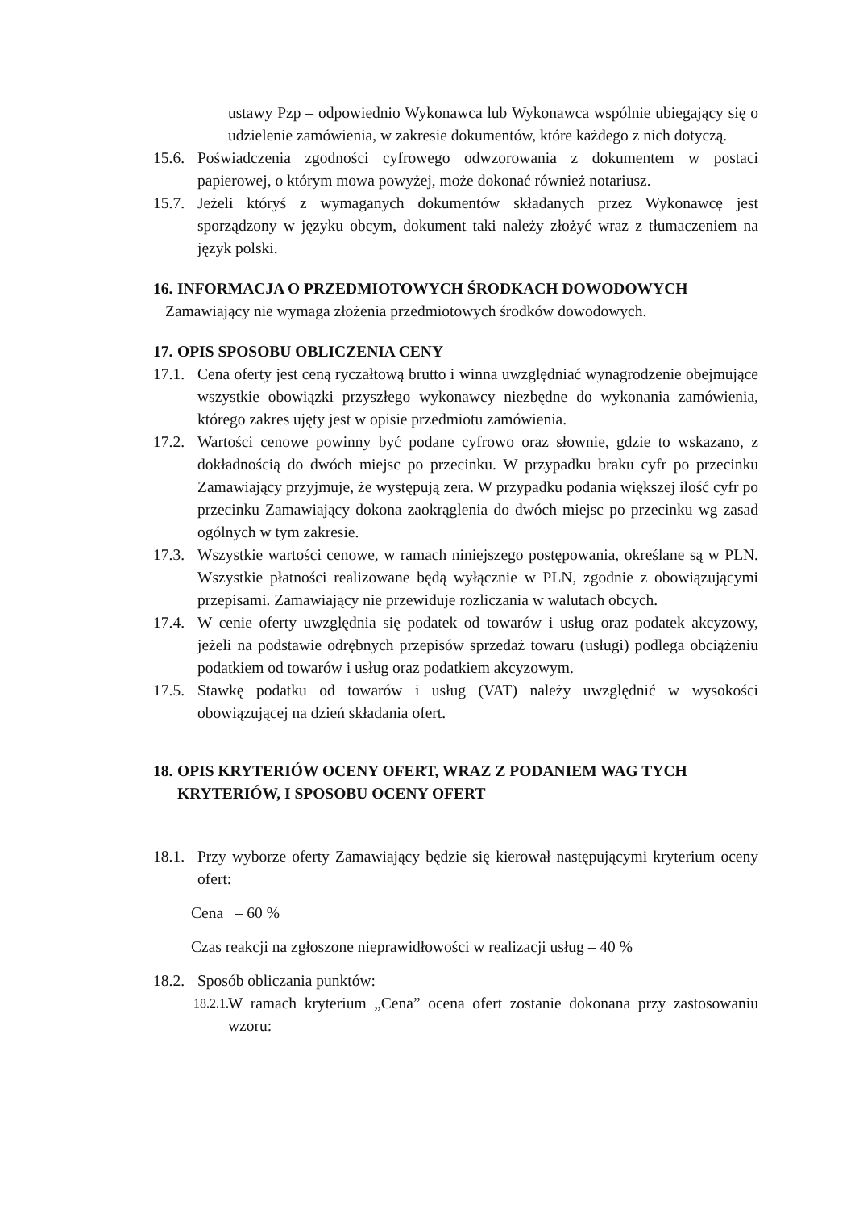ustawy Pzp – odpowiednio Wykonawca lub Wykonawca wspólnie ubiegający się o udzielenie zamówienia, w zakresie dokumentów, które każdego z nich dotyczą.
15.6. Poświadczenia zgodności cyfrowego odwzorowania z dokumentem w postaci papierowej, o którym mowa powyżej, może dokonać również notariusz.
15.7. Jeżeli któryś z wymaganych dokumentów składanych przez Wykonawcę jest sporządzony w języku obcym, dokument taki należy złożyć wraz z tłumaczeniem na język polski.
16. INFORMACJA O PRZEDMIOTOWYCH ŚRODKACH DOWODOWYCH
Zamawiający nie wymaga złożenia przedmiotowych środków dowodowych.
17. OPIS SPOSOBU OBLICZENIA CENY
17.1. Cena oferty jest ceną ryczałtową brutto i winna uwzględniać wynagrodzenie obejmujące wszystkie obowiązki przyszłego wykonawcy niezbędne do wykonania zamówienia, którego zakres ujęty jest w opisie przedmiotu zamówienia.
17.2. Wartości cenowe powinny być podane cyfrowo oraz słownie, gdzie to wskazano, z dokładnością do dwóch miejsc po przecinku. W przypadku braku cyfr po przecinku Zamawiający przyjmuje, że występują zera. W przypadku podania większej ilość cyfr po przecinku Zamawiający dokona zaokrąglenia do dwóch miejsc po przecinku wg zasad ogólnych w tym zakresie.
17.3. Wszystkie wartości cenowe, w ramach niniejszego postępowania, określane są w PLN. Wszystkie płatności realizowane będą wyłącznie w PLN, zgodnie z obowiązującymi przepisami. Zamawiający nie przewiduje rozliczania w walutach obcych.
17.4. W cenie oferty uwzględnia się podatek od towarów i usług oraz podatek akcyzowy, jeżeli na podstawie odrębnych przepisów sprzedaż towaru (usługi) podlega obciążeniu podatkiem od towarów i usług oraz podatkiem akcyzowym.
17.5. Stawkę podatku od towarów i usług (VAT) należy uwzględnić w wysokości obowiązującej na dzień składania ofert.
18. OPIS KRYTERIÓW OCENY OFERT, WRAZ Z PODANIEM WAG TYCH KRYTERIÓW, I SPOSOBU OCENY OFERT
18.1. Przy wyborze oferty Zamawiający będzie się kierował następującymi kryterium oceny ofert:
Cena – 60 %
Czas reakcji na zgłoszone nieprawidłowości w realizacji usług – 40 %
18.2. Sposób obliczania punktów:
18.2.1. W ramach kryterium „Cena” ocena ofert zostanie dokonana przy zastosowaniu wzoru: